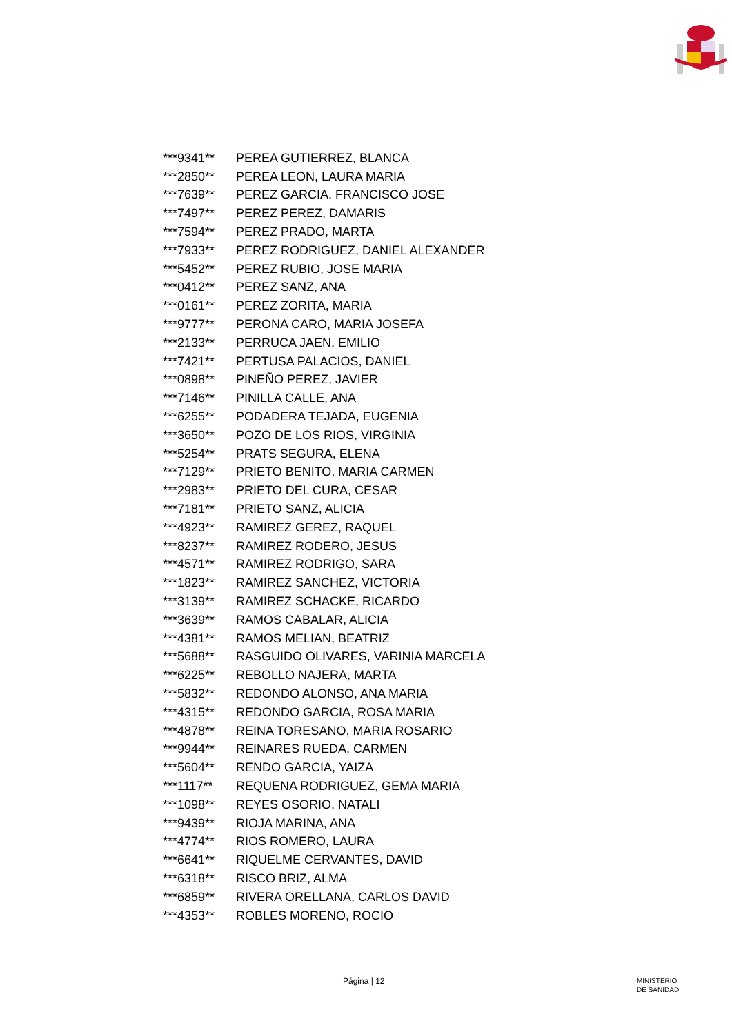| ***9341** | PEREA GUTIERREZ, BLANCA |
| ***2850** | PEREA LEON, LAURA MARIA |
| ***7639** | PEREZ GARCIA, FRANCISCO JOSE |
| ***7497** | PEREZ PEREZ, DAMARIS |
| ***7594** | PEREZ PRADO, MARTA |
| ***7933** | PEREZ RODRIGUEZ, DANIEL ALEXANDER |
| ***5452** | PEREZ RUBIO, JOSE MARIA |
| ***0412** | PEREZ SANZ, ANA |
| ***0161** | PEREZ ZORITA, MARIA |
| ***9777** | PERONA CARO, MARIA JOSEFA |
| ***2133** | PERRUCA JAEN, EMILIO |
| ***7421** | PERTUSA PALACIOS, DANIEL |
| ***0898** | PINEÑO PEREZ, JAVIER |
| ***7146** | PINILLA CALLE, ANA |
| ***6255** | PODADERA TEJADA, EUGENIA |
| ***3650** | POZO DE LOS RIOS, VIRGINIA |
| ***5254** | PRATS SEGURA, ELENA |
| ***7129** | PRIETO BENITO, MARIA CARMEN |
| ***2983** | PRIETO DEL CURA, CESAR |
| ***7181** | PRIETO SANZ, ALICIA |
| ***4923** | RAMIREZ GEREZ, RAQUEL |
| ***8237** | RAMIREZ RODERO, JESUS |
| ***4571** | RAMIREZ RODRIGO, SARA |
| ***1823** | RAMIREZ SANCHEZ, VICTORIA |
| ***3139** | RAMIREZ SCHACKE, RICARDO |
| ***3639** | RAMOS CABALAR, ALICIA |
| ***4381** | RAMOS MELIAN, BEATRIZ |
| ***5688** | RASGUIDO OLIVARES, VARINIA MARCELA |
| ***6225** | REBOLLO NAJERA, MARTA |
| ***5832** | REDONDO ALONSO, ANA MARIA |
| ***4315** | REDONDO GARCIA, ROSA MARIA |
| ***4878** | REINA TORESANO, MARIA ROSARIO |
| ***9944** | REINARES RUEDA, CARMEN |
| ***5604** | RENDO GARCIA, YAIZA |
| ***1117** | REQUENA RODRIGUEZ, GEMA MARIA |
| ***1098** | REYES OSORIO, NATALI |
| ***9439** | RIOJA MARINA, ANA |
| ***4774** | RIOS ROMERO, LAURA |
| ***6641** | RIQUELME CERVANTES, DAVID |
| ***6318** | RISCO BRIZ, ALMA |
| ***6859** | RIVERA ORELLANA, CARLOS DAVID |
| ***4353** | ROBLES MORENO, ROCIO |
Página | 12
MINISTERIO
DE SANIDAD